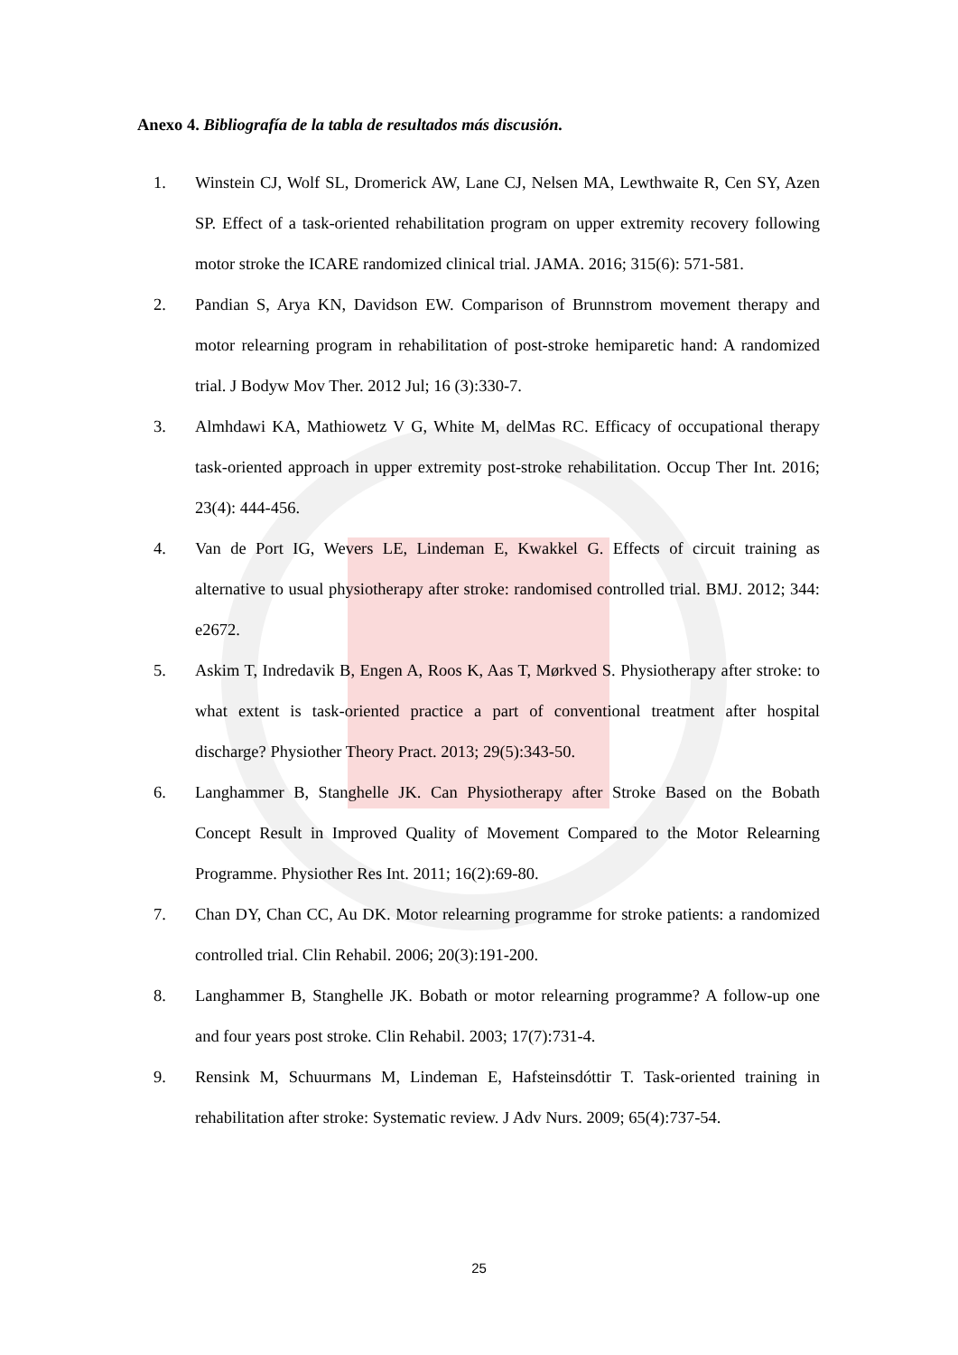Anexo 4. Bibliografía de la tabla de resultados más discusión.
1. Winstein CJ, Wolf SL, Dromerick AW, Lane CJ, Nelsen MA, Lewthwaite R, Cen SY, Azen SP. Effect of a task-oriented rehabilitation program on upper extremity recovery following motor stroke the ICARE randomized clinical trial. JAMA. 2016; 315(6): 571-581.
2. Pandian S, Arya KN, Davidson EW. Comparison of Brunnstrom movement therapy and motor relearning program in rehabilitation of post-stroke hemiparetic hand: A randomized trial. J Bodyw Mov Ther. 2012 Jul; 16 (3):330-7.
3. Almhdawi KA, Mathiowetz V G, White M, delMas RC. Efficacy of occupational therapy task-oriented approach in upper extremity post-stroke rehabilitation. Occup Ther Int. 2016; 23(4): 444-456.
4. Van de Port IG, Wevers LE, Lindeman E, Kwakkel G. Effects of circuit training as alternative to usual physiotherapy after stroke: randomised controlled trial. BMJ. 2012; 344: e2672.
5. Askim T, Indredavik B, Engen A, Roos K, Aas T, Mørkved S. Physiotherapy after stroke: to what extent is task-oriented practice a part of conventional treatment after hospital discharge? Physiother Theory Pract. 2013; 29(5):343-50.
6. Langhammer B, Stanghelle JK. Can Physiotherapy after Stroke Based on the Bobath Concept Result in Improved Quality of Movement Compared to the Motor Relearning Programme. Physiother Res Int. 2011; 16(2):69-80.
7. Chan DY, Chan CC, Au DK. Motor relearning programme for stroke patients: a randomized controlled trial. Clin Rehabil. 2006; 20(3):191-200.
8. Langhammer B, Stanghelle JK. Bobath or motor relearning programme? A follow-up one and four years post stroke. Clin Rehabil. 2003; 17(7):731-4.
9. Rensink M, Schuurmans M, Lindeman E, Hafsteinsdóttir T. Task-oriented training in rehabilitation after stroke: Systematic review. J Adv Nurs. 2009; 65(4):737-54.
25